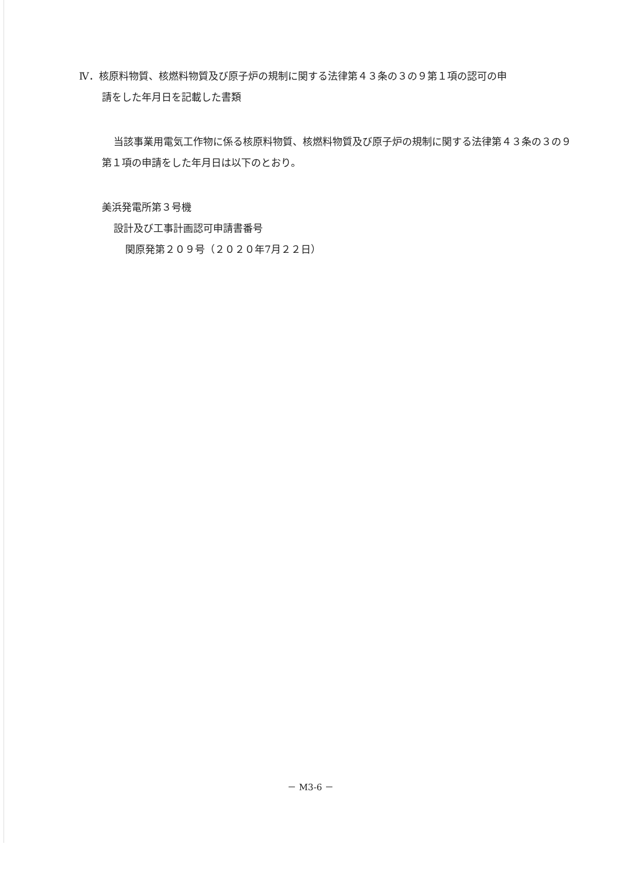Ⅳ．核原料物質、核燃料物質及び原子炉の規制に関する法律第４３条の３の９第１項の認可の申
請をした年月日を記載した書類
当該事業用電気工作物に係る核原料物質、核燃料物質及び原子炉の規制に関する法律第４３条の３の９第１項の申請をした年月日は以下のとおり。
美浜発電所第３号機
設計及び工事計画認可申請書番号
関原発第２０９号（２０２０年7月２２日）
－ M3-6 －